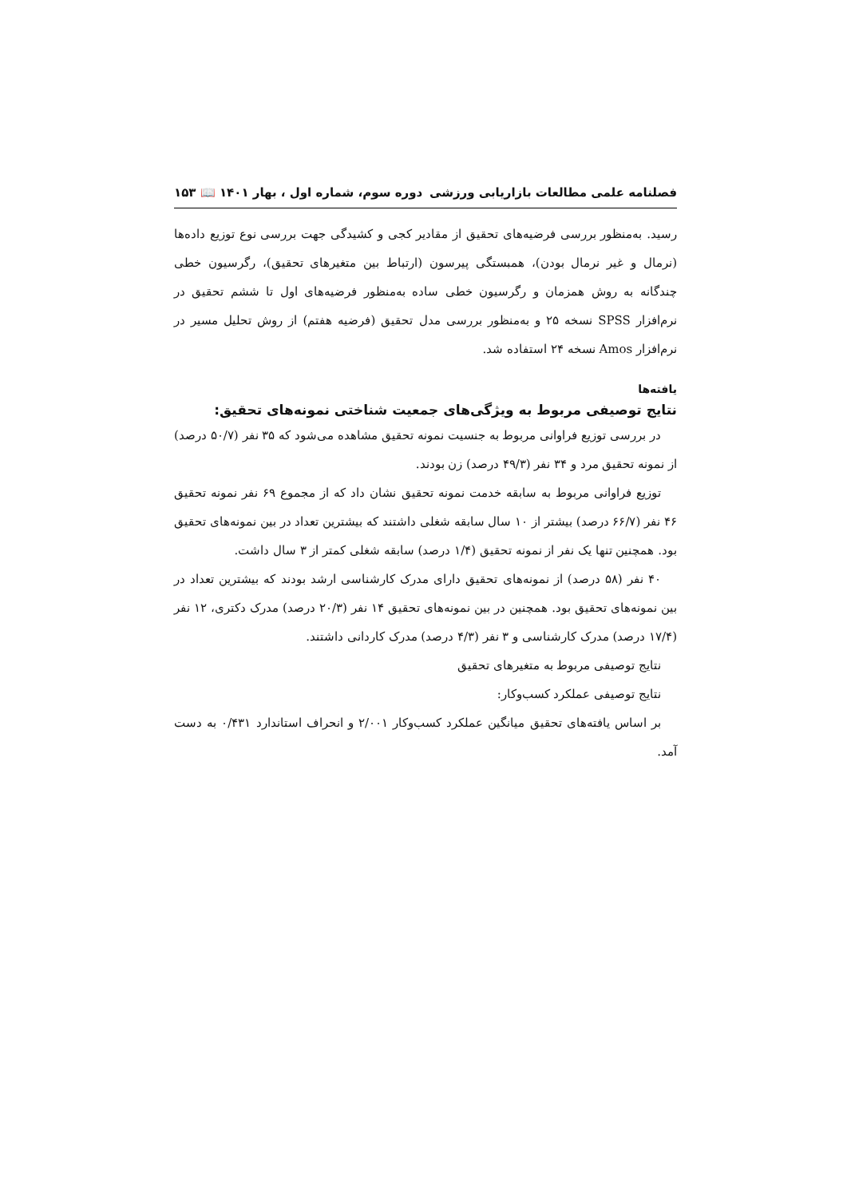فصلنامه علمی مطالعات بازاریابی ورزشی دوره سوم، شماره اول ، بهار ۱۴۰۱ 📖 ۱۵۳
رسید. به‌منظور بررسی فرضیه‌های تحقیق از مقادیر کجی و کشیدگی جهت بررسی نوع توزیع داده‌ها (نرمال و غیر نرمال بودن)، همبستگی پیرسون (ارتباط بین متغیرهای تحقیق)، رگرسیون خطی چندگانه به روش همزمان و رگرسیون خطی ساده به‌منظور فرضیه‌های اول تا ششم تحقیق در نرم‌افزار SPSS نسخه ۲۵ و به‌منظور بررسی مدل تحقیق (فرضیه هفتم) از روش تحلیل مسیر در نرم‌افزار Amos نسخه ۲۴ استفاده شد.
یافته‌ها
نتایج توصیفی مربوط به ویژگی‌های جمعیت شناختی نمونه‌های تحقیق:
در بررسی توزیع فراوانی مربوط به جنسیت نمونه تحقیق مشاهده می‌شود که ۳۵ نفر (۵۰/۷ درصد) از نمونه تحقیق مرد و ۳۴ نفر (۴۹/۳ درصد) زن بودند.
توزیع فراوانی مربوط به سابقه خدمت نمونه تحقیق نشان داد که از مجموع ۶۹ نفر نمونه تحقیق ۴۶ نفر (۶۶/۷ درصد) بیشتر از ۱۰ سال سابقه شغلی داشتند که بیشترین تعداد در بین نمونه‌های تحقیق بود. همچنین تنها یک نفر از نمونه تحقیق (۱/۴ درصد) سابقه شغلی کمتر از ۳ سال داشت.
۴۰ نفر (۵۸ درصد) از نمونه‌های تحقیق دارای مدرک کارشناسی ارشد بودند که بیشترین تعداد در بین نمونه‌های تحقیق بود. همچنین در بین نمونه‌های تحقیق ۱۴ نفر (۲۰/۳ درصد) مدرک دکتری، ۱۲ نفر (۱۷/۴ درصد) مدرک کارشناسی و ۳ نفر (۴/۳ درصد) مدرک کاردانی داشتند.
نتایج توصیفی مربوط به متغیرهای تحقیق
نتایج توصیفی عملکرد کسب‌وکار:
بر اساس یافته‌های تحقیق میانگین عملکرد کسب‌وکار ۲/۰۰۱ و انحراف استاندارد ۰/۴۳۱ به دست آمد.